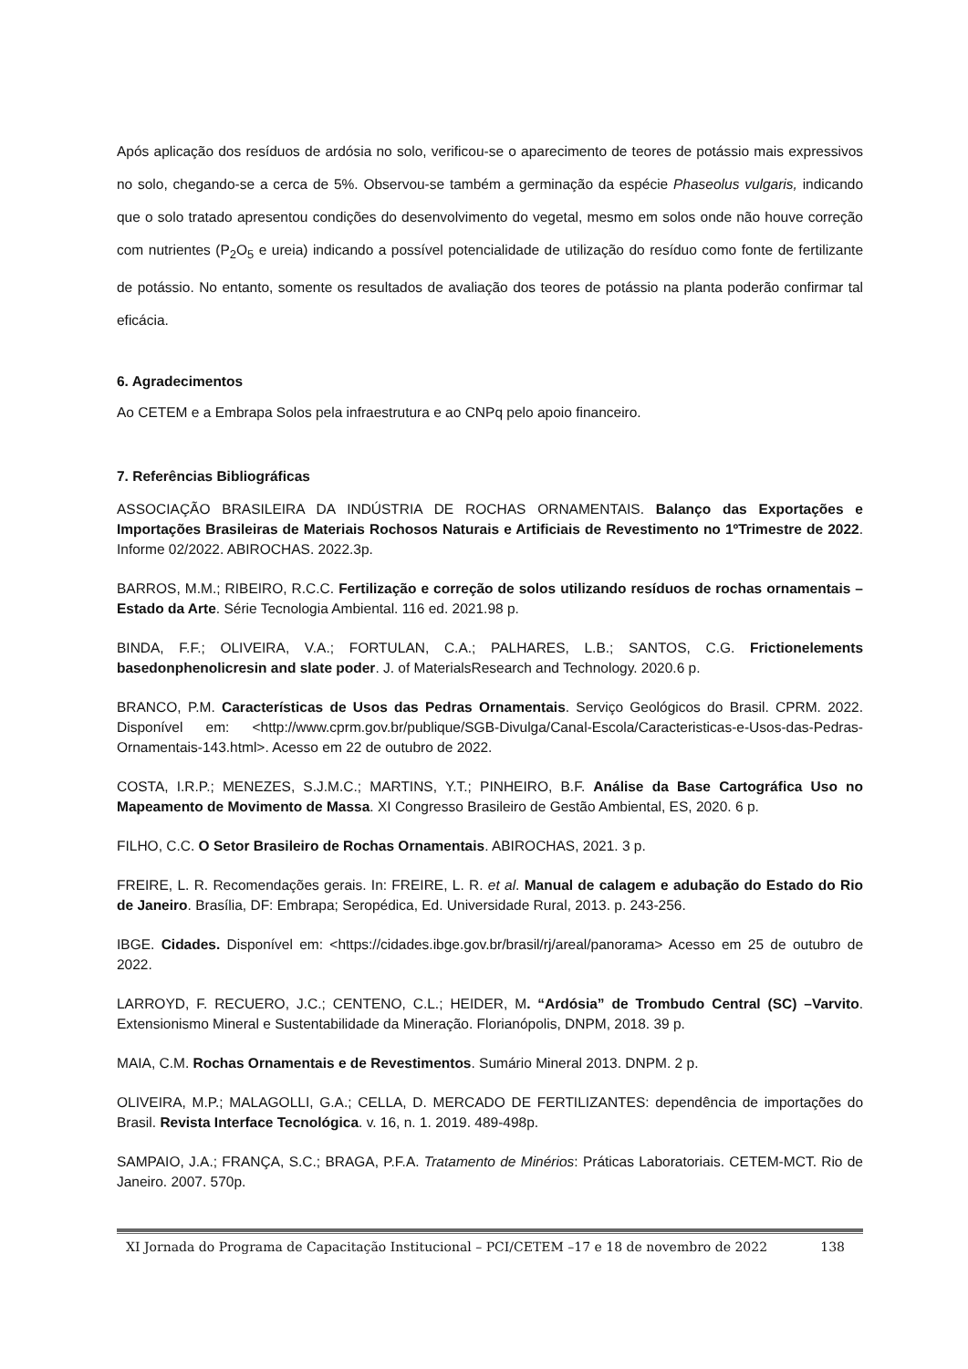Após aplicação dos resíduos de ardósia no solo, verificou-se o aparecimento de teores de potássio mais expressivos no solo, chegando-se a cerca de 5%. Observou-se também a germinação da espécie Phaseolus vulgaris, indicando que o solo tratado apresentou condições do desenvolvimento do vegetal, mesmo em solos onde não houve correção com nutrientes (P<sub>2</sub>O<sub>5</sub> e ureia) indicando a possível potencialidade de utilização do resíduo como fonte de fertilizante de potássio. No entanto, somente os resultados de avaliação dos teores de potássio na planta poderão confirmar tal eficácia.
6. Agradecimentos
Ao CETEM e a Embrapa Solos pela infraestrutura e ao CNPq pelo apoio financeiro.
7. Referências Bibliográficas
ASSOCIAÇÃO BRASILEIRA DA INDÚSTRIA DE ROCHAS ORNAMENTAIS. Balanço das Exportações e Importações Brasileiras de Materiais Rochosos Naturais e Artificiais de Revestimento no 1ºTrimestre de 2022. Informe 02/2022. ABIROCHAS. 2022.3p.
BARROS, M.M.; RIBEIRO, R.C.C. Fertilização e correção de solos utilizando resíduos de rochas ornamentais – Estado da Arte. Série Tecnologia Ambiental. 116 ed. 2021.98 p.
BINDA, F.F.; OLIVEIRA, V.A.; FORTULAN, C.A.; PALHARES, L.B.; SANTOS, C.G. Frictionelements basedonphenolicresin and slate poder. J. of MaterialsResearch and Technology. 2020.6 p.
BRANCO, P.M. Características de Usos das Pedras Ornamentais. Serviço Geológicos do Brasil. CPRM. 2022. Disponível em: <http://www.cprm.gov.br/publique/SGB-Divulga/Canal-Escola/Caracteristicas-e-Usos-das-Pedras-Ornamentais-143.html>. Acesso em 22 de outubro de 2022.
COSTA, I.R.P.; MENEZES, S.J.M.C.; MARTINS, Y.T.; PINHEIRO, B.F. Análise da Base Cartográfica Uso no Mapeamento de Movimento de Massa. XI Congresso Brasileiro de Gestão Ambiental, ES, 2020. 6 p.
FILHO, C.C. O Setor Brasileiro de Rochas Ornamentais. ABIROCHAS, 2021. 3 p.
FREIRE, L. R. Recomendações gerais. In: FREIRE, L. R. et al. Manual de calagem e adubação do Estado do Rio de Janeiro. Brasília, DF: Embrapa; Seropédica, Ed. Universidade Rural, 2013. p. 243-256.
IBGE. Cidades. Disponível em: <https://cidades.ibge.gov.br/brasil/rj/areal/panorama> Acesso em 25 de outubro de 2022.
LARROYD, F. RECUERO, J.C.; CENTENO, C.L.; HEIDER, M. “Ardósia” de Trombudo Central (SC) –Varvito. Extensionismo Mineral e Sustentabilidade da Mineração. Florianópolis, DNPM, 2018. 39 p.
MAIA, C.M. Rochas Ornamentais e de Revestimentos. Sumário Mineral 2013. DNPM. 2 p.
OLIVEIRA, M.P.; MALAGOLLI, G.A.; CELLA, D. MERCADO DE FERTILIZANTES: dependência de importações do Brasil. Revista Interface Tecnológica. v. 16, n. 1. 2019. 489-498p.
SAMPAIO, J.A.; FRANÇA, S.C.; BRAGA, P.F.A. Tratamento de Minérios: Práticas Laboratoriais. CETEM-MCT. Rio de Janeiro. 2007. 570p.
XI Jornada do Programa de Capacitação Institucional – PCI/CETEM –17 e 18 de novembro de 2022 138